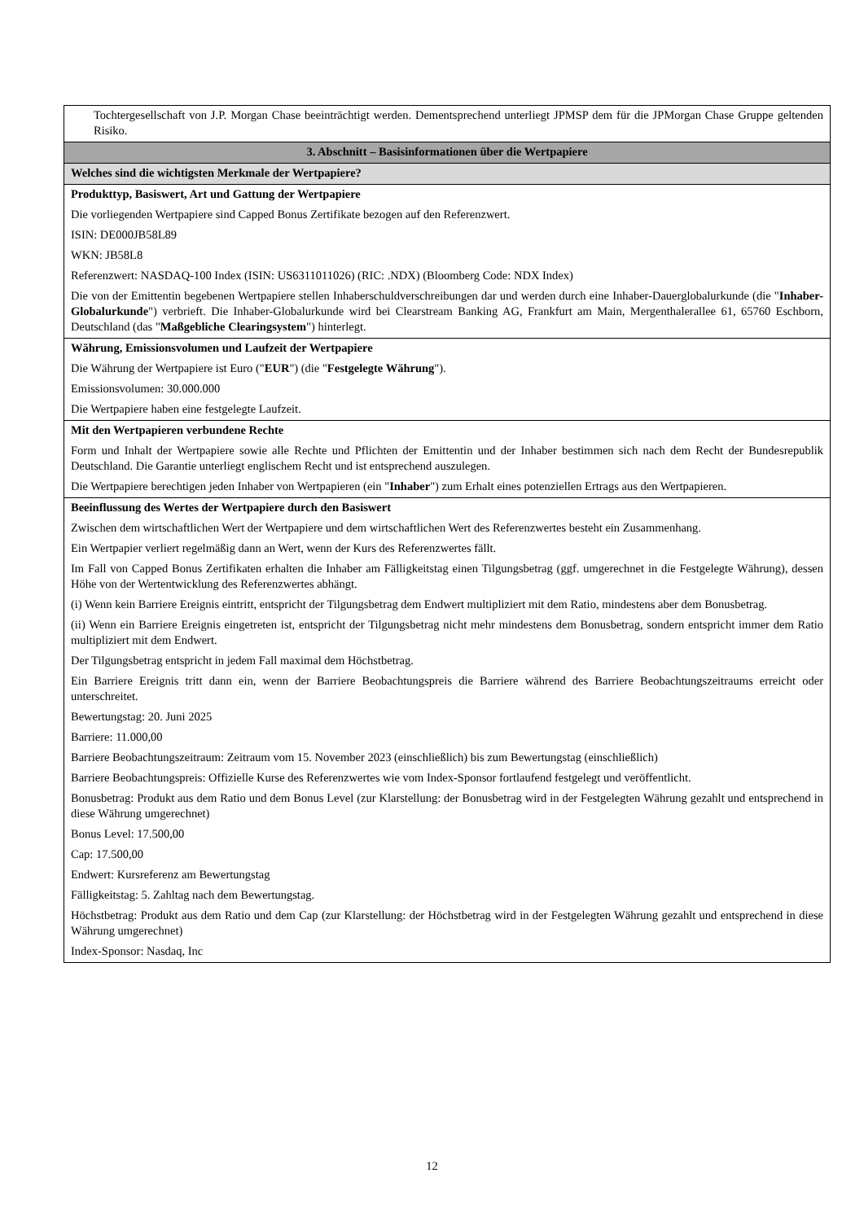| Tochtergesellschaft von J.P. Morgan Chase beeinträchtigt werden. Dementsprechend unterliegt JPMSP dem für die JPMorgan Chase Gruppe geltenden Risiko. |
| 3. Abschnitt – Basisinformationen über die Wertpapiere |
| Welches sind die wichtigsten Merkmale der Wertpapiere? |
| Produkttyp, Basiswert, Art und Gattung der Wertpapiere Die vorliegenden Wertpapiere sind Capped Bonus Zertifikate bezogen auf den Referenzwert. ISIN: DE000JB58L89 WKN: JB58L8 Referenzwert: NASDAQ-100 Index (ISIN: US6311011026) (RIC: .NDX) (Bloomberg Code: NDX Index) Die von der Emittentin begebenen Wertpapiere stellen Inhaberschuldverschreibungen dar und werden durch eine Inhaber-Dauerglobalurkunde (die " Inhaber-Globalurkunde ") verbrieft. Die Inhaber-Globalurkunde wird bei Clearstream Banking AG, Frankfurt am Main, Mergenthalerallee 61, 65760 Eschborn, Deutschland (das " Maßgebliche Clearingsystem ") hinterlegt. |
| Währung, Emissionsvolumen und Laufzeit der Wertpapiere Die Währung der Wertpapiere ist Euro (" EUR ") (die " Festgelegte Währung "). Emissionsvolumen: 30.000.000 Die Wertpapiere haben eine festgelegte Laufzeit. |
| Mit den Wertpapieren verbundene Rechte Form und Inhalt der Wertpapiere sowie alle Rechte und Pflichten der Emittentin und der Inhaber bestimmen sich nach dem Recht der Bundesrepublik Deutschland. Die Garantie unterliegt englischem Recht und ist entsprechend auszulegen. Die Wertpapiere berechtigen jeden Inhaber von Wertpapieren (ein " Inhaber ") zum Erhalt eines potenziellen Ertrags aus den Wertpapieren. |
| Beeinflussung des Wertes der Wertpapiere durch den Basiswert Zwischen dem wirtschaftlichen Wert der Wertpapiere und dem wirtschaftlichen Wert des Referenzwertes besteht ein Zusammenhang. Ein Wertpapier verliert regelmäßig dann an Wert, wenn der Kurs des Referenzwertes fällt. Im Fall von Capped Bonus Zertifikaten erhalten die Inhaber am Fälligkeitstag einen Tilgungsbetrag (ggf. umgerechnet in die Festgelegte Währung), dessen Höhe von der Wertentwicklung des Referenzwertes abhängt. (i) Wenn kein Barriere Ereignis eintritt, entspricht der Tilgungsbetrag dem Endwert multipliziert mit dem Ratio, mindestens aber dem Bonusbetrag. (ii) Wenn ein Barriere Ereignis eingetreten ist, entspricht der Tilgungsbetrag nicht mehr mindestens dem Bonusbetrag, sondern entspricht immer dem Ratio multipliziert mit dem Endwert. Der Tilgungsbetrag entspricht in jedem Fall maximal dem Höchstbetrag. Ein Barriere Ereignis tritt dann ein, wenn der Barriere Beobachtungspreis die Barriere während des Barriere Beobachtungszeitraums erreicht oder unterschreitet. Bewertungstag: 20. Juni 2025 Barriere: 11.000,00 Barriere Beobachtungszeitraum: Zeitraum vom 15. November 2023 (einschließlich) bis zum Bewertungstag (einschließlich) Barriere Beobachtungspreis: Offizielle Kurse des Referenzwertes wie vom Index-Sponsor fortlaufend festgelegt und veröffentlicht. Bonusbetrag: Produkt aus dem Ratio und dem Bonus Level (zur Klarstellung: der Bonusbetrag wird in der Festgelegten Währung gezahlt und entsprechend in diese Währung umgerechnet) Bonus Level: 17.500,00 Cap: 17.500,00 Endwert: Kursreferenz am Bewertungstag Fälligkeitstag: 5. Zahltag nach dem Bewertungstag. Höchstbetrag: Produkt aus dem Ratio und dem Cap (zur Klarstellung: der Höchstbetrag wird in der Festgelegten Währung gezahlt und entsprechend in diese Währung umgerechnet) Index-Sponsor: Nasdaq, Inc |
12